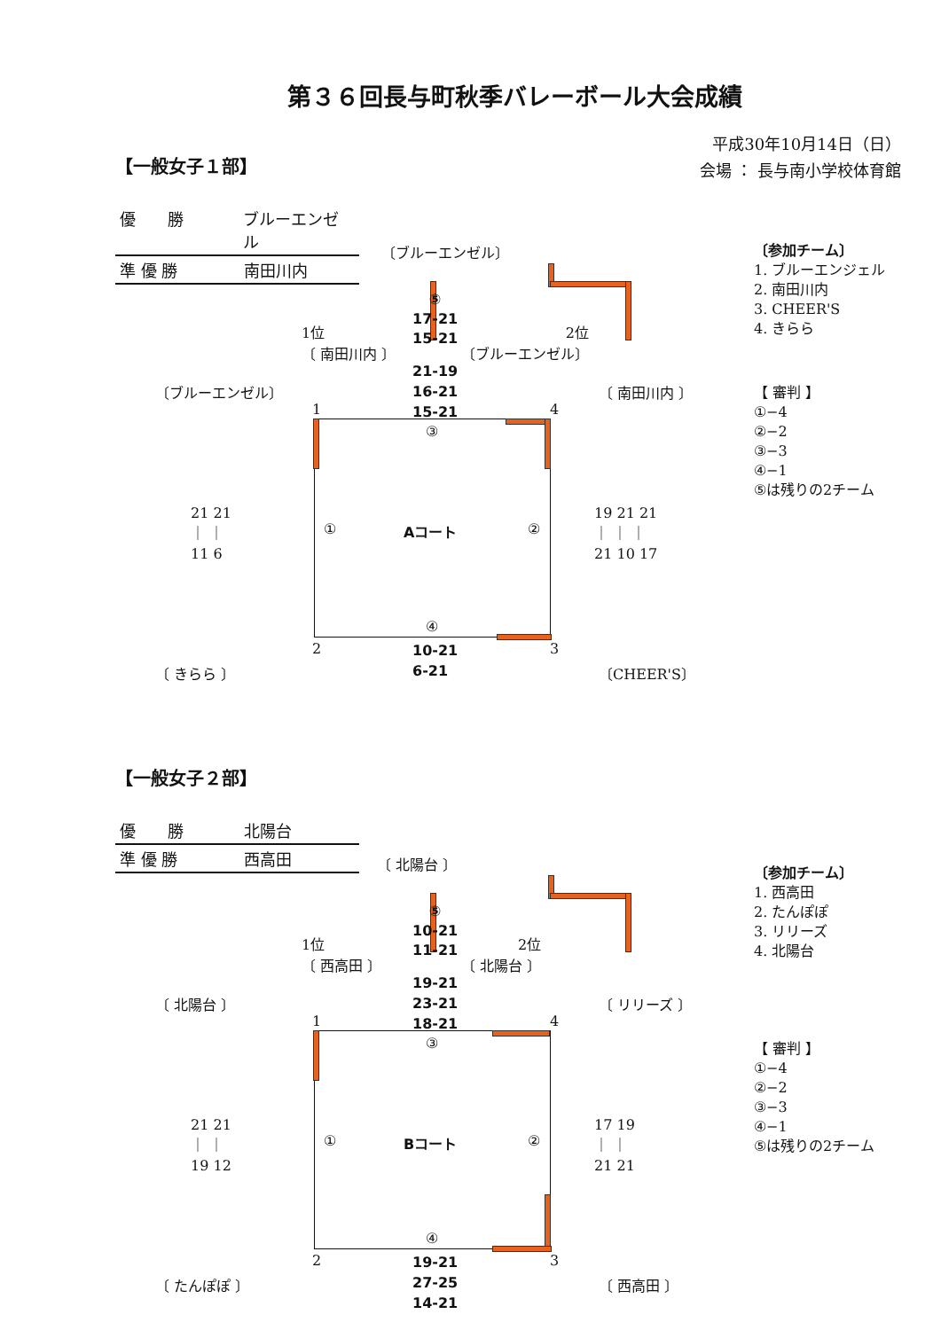第３６回長与町秋季バレーボール大会成績
平成30年10月14日（日）
会場 ： 長与南小学校体育館
【一般女子１部】
優　　勝 ブルーエンゼル
準 優 勝 南田川内
〔ブルーエンゼル〕
⑤
17-21
15-21
1位
〔 南田川内 〕
2位
〔ブルーエンゼル〕
21-19
16-21
15-21
〔ブルーエンゼル〕 〔 南田川内 〕
1 4
③
① Aコート ②
21 21
｜ ｜
11 6
19 21 21
｜ ｜ ｜
21 10 17
④
2 3
10-21
6-21
〔 きらら 〕 〔CHEER'S〕
〔参加チーム〕
1. ブルーエンジェル
2. 南田川内
3. CHEER'S
4. きらら
【 審判 】
①−4
②−2
③−3
④−1
⑤は残りの2チーム
【一般女子２部】
優　　勝 北陽台
準 優 勝 西高田
〔 北陽台 〕
⑤
10-21
11-21
1位
〔 西高田 〕
2位
〔 北陽台 〕
19-21
23-21
18-21
〔 北陽台 〕 〔 リリーズ 〕
1 4
③
① Bコート ②
21 21
｜ ｜
19 12
17 19
｜ ｜
21 21
④
2 3
19-21
27-25
14-21
〔 たんぽぽ 〕 〔 西高田 〕
〔参加チーム〕
1. 西高田
2. たんぽぽ
3. リリーズ
4. 北陽台
【 審判 】
①−4
②−2
③−3
④−1
⑤は残りの2チーム